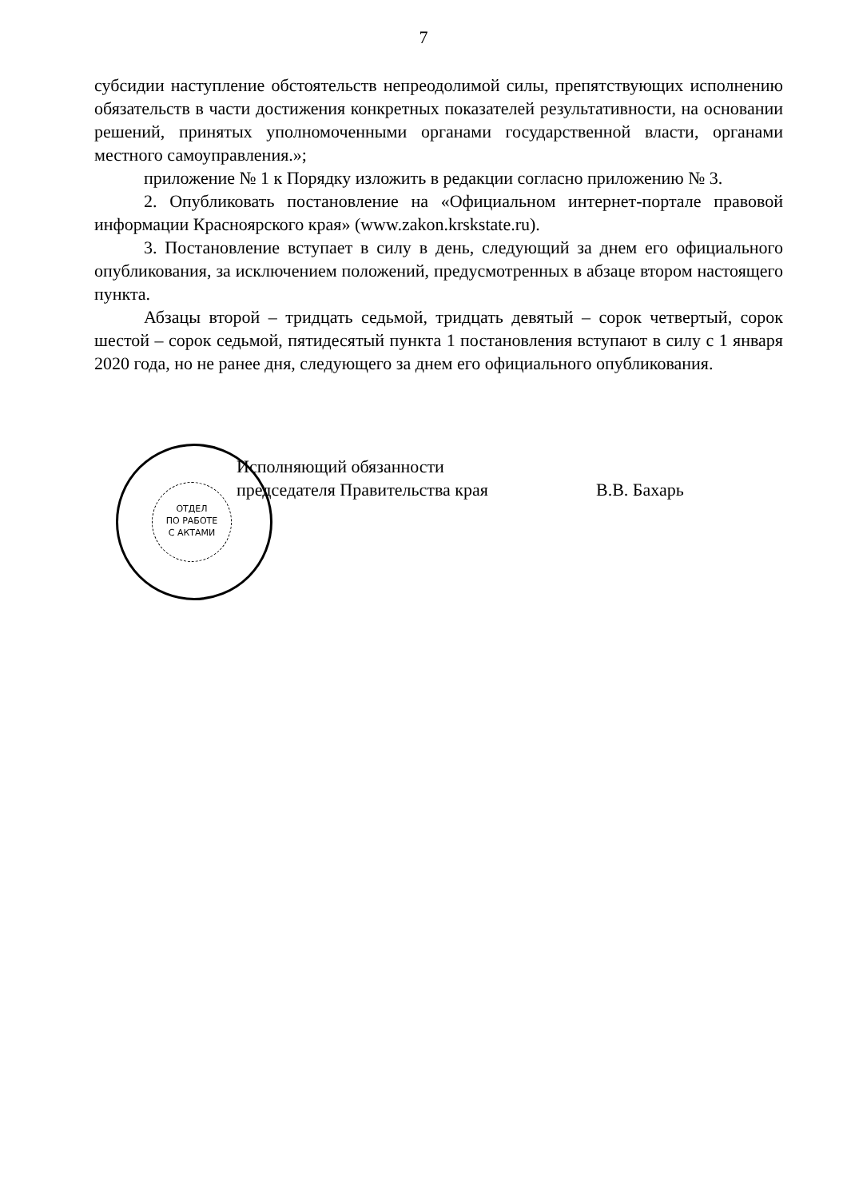7
субсидии наступление обстоятельств непреодолимой силы, препятствующих исполнению обязательств в части достижения конкретных показателей результативности, на основании решений, принятых уполномоченными органами государственной власти, органами местного самоуправления.»;
приложение № 1 к Порядку изложить в редакции согласно приложению № 3.
2. Опубликовать постановление на «Официальном интернет-портале правовой информации Красноярского края» (www.zakon.krskstate.ru).
3. Постановление вступает в силу в день, следующий за днем его официального опубликования, за исключением положений, предусмотренных в абзаце втором настоящего пункта.
Абзацы второй – тридцать седьмой, тридцать девятый – сорок четвертый, сорок шестой – сорок седьмой, пятидесятый пункта 1 постановления вступают в силу с 1 января 2020 года, но не ранее дня, следующего за днем его официального опубликования.
ОТДЕЛ
ПО РАБОТЕ
С АКТАМИ
Исполняющий обязанности
председателя Правительства края
В.В. Бахарь